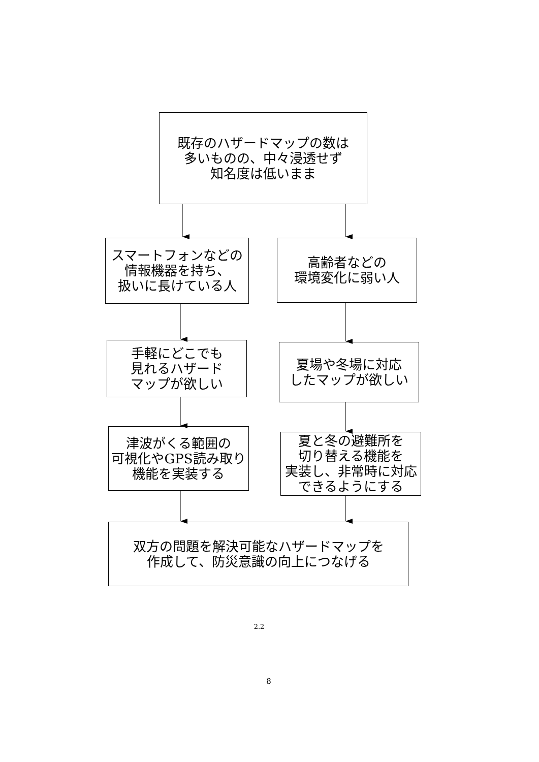既存のハザードマップの数は
多いものの、中々浸透せず
知名度は低いまま
スマートフォンなどの
情報機器を持ち、
扱いに長けている人
高齢者などの
環境変化に弱い人
手軽にどこでも
見れるハザード
マップが欲しい
夏場や冬場に対応
したマップが欲しい
津波がくる範囲の
可視化やGPS読み取り
機能を実装する
夏と冬の避難所を
切り替える機能を
実装し、非常時に対応
できるようにする
双方の問題を解決可能なハザードマップを
作成して、防災意識の向上につなげる
2.2
8